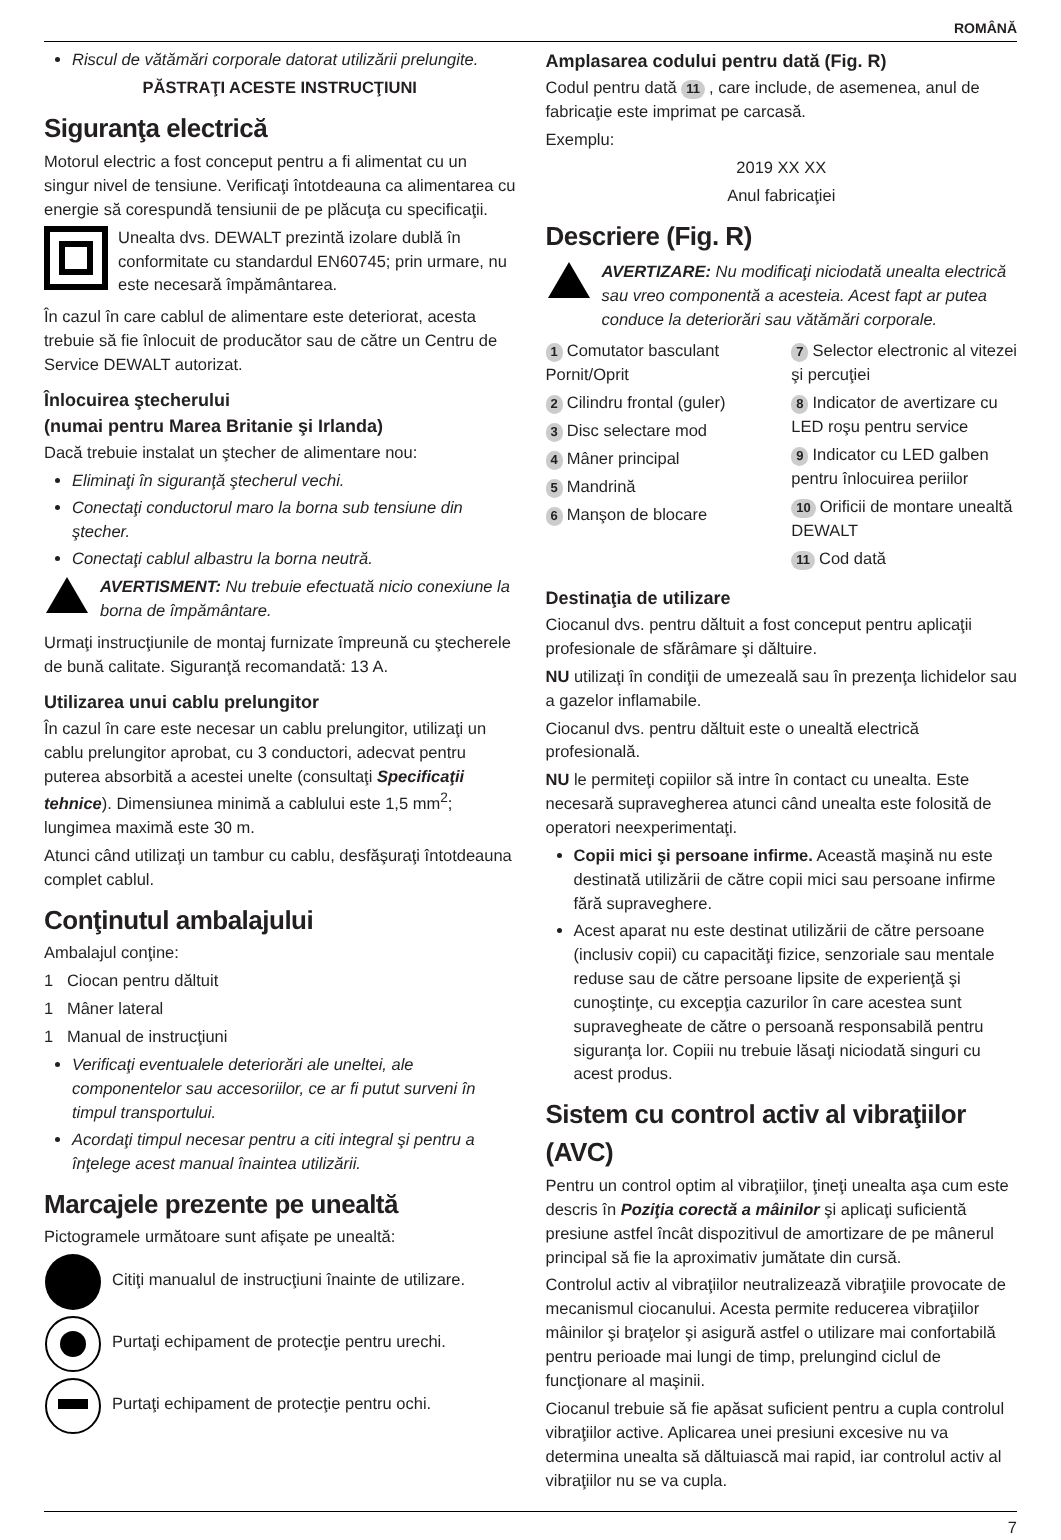ROMÂNĂ
Riscul de vătămări corporale datorat utilizării prelungite.
PĂSTRAŢI ACESTE INSTRUCŢIUNI
Siguranţa electrică
Motorul electric a fost conceput pentru a fi alimentat cu un singur nivel de tensiune. Verificaţi întotdeauna ca alimentarea cu energie să corespundă tensiunii de pe plăcuţa cu specificaţii.
Unealta dvs. DEWALT prezintă izolare dublă în conformitate cu standardul EN60745; prin urmare, nu este necesară împământarea.
În cazul în care cablul de alimentare este deteriorat, acesta trebuie să fie înlocuit de producător sau de către un Centru de Service DEWALT autorizat.
Înlocuirea ştecherului
(numai pentru Marea Britanie şi Irlanda)
Dacă trebuie instalat un ştecher de alimentare nou:
Eliminaţi în siguranţă ştecherul vechi.
Conectaţi conductorul maro la borna sub tensiune din ştecher.
Conectaţi cablul albastru la borna neutră.
AVERTISMENT: Nu trebuie efectuată nicio conexiune la borna de împământare.
Urmaţi instrucţiunile de montaj furnizate împreună cu ştecherele de bună calitate. Siguranţă recomandată: 13 A.
Utilizarea unui cablu prelungitor
În cazul în care este necesar un cablu prelungitor, utilizaţi un cablu prelungitor aprobat, cu 3 conductori, adecvat pentru puterea absorbită a acestei unelte (consultaţi Specificaţii tehnice). Dimensiunea minimă a cablului este 1,5 mm<sup>2</sup>; lungimea maximă este 30 m.
Atunci când utilizaţi un tambur cu cablu, desfăşuraţi întotdeauna complet cablul.
Conţinutul ambalajului
Ambalajul conţine:
1 Ciocan pentru dăltuit
1 Mâner lateral
1 Manual de instrucţiuni
Verificaţi eventualele deteriorări ale uneltei, ale componentelor sau accesoriilor, ce ar fi putut surveni în timpul transportului.
Acordaţi timpul necesar pentru a citi integral şi pentru a înţelege acest manual înaintea utilizării.
Marcajele prezente pe unealtă
Pictogramele următoare sunt afişate pe unealtă:
Citiţi manualul de instrucţiuni înainte de utilizare.
Purtaţi echipament de protecţie pentru urechi.
Purtaţi echipament de protecţie pentru ochi.
Amplasarea codului pentru dată (Fig. R)
Codul pentru dată 11, care include, de asemenea, anul de fabricaţie este imprimat pe carcasă.
Exemplu:
2019 XX XX
Anul fabricaţiei
Descriere (Fig. R)
AVERTIZARE: Nu modificaţi niciodată unealta electrică sau vreo componentă a acesteia. Acest fapt ar putea conduce la deteriorări sau vătămări corporale.
1 Comutator basculant Pornit/Oprit
2 Cilindru frontal (guler)
3 Disc selectare mod
4 Mâner principal
5 Mandrină
6 Manşon de blocare
7 Selector electronic al vitezei şi percuţiei
8 Indicator de avertizare cu LED roşu pentru service
9 Indicator cu LED galben pentru înlocuirea periilor
10 Orificii de montare unealtă DEWALT
11 Cod dată
Destinaţia de utilizare
Ciocanul dvs. pentru dăltuit a fost conceput pentru aplicaţii profesionale de sfărâmare şi dăltuire.
NU utilizaţi în condiţii de umezeală sau în prezenţa lichidelor sau a gazelor inflamabile.
Ciocanul dvs. pentru dăltuit este o unealtă electrică profesională.
NU le permiteţi copiilor să intre în contact cu unealta. Este necesară supravegherea atunci când unealta este folosită de operatori neexperimentaţi.
Copii mici şi persoane infirme. Această maşină nu este destinată utilizării de către copii mici sau persoane infirme fără supraveghere.
Acest aparat nu este destinat utilizării de către persoane (inclusiv copii) cu capacităţi fizice, senzoriale sau mentale reduse sau de către persoane lipsite de experienţă şi cunoştinţe, cu excepţia cazurilor în care acestea sunt supravegheate de către o persoană responsabilă pentru siguranţa lor. Copiii nu trebuie lăsaţi niciodată singuri cu acest produs.
Sistem cu control activ al vibraţiilor (AVC)
Pentru un control optim al vibraţiilor, ţineţi unealta aşa cum este descris în Poziţia corectă a mâinilor şi aplicaţi suficientă presiune astfel încât dispozitivul de amortizare de pe mânerul principal să fie la aproximativ jumătate din cursă.
Controlul activ al vibraţiilor neutralizează vibraţiile provocate de mecanismul ciocanului. Acesta permite reducerea vibraţiilor mâinilor şi braţelor şi asigură astfel o utilizare mai confortabilă pentru perioade mai lungi de timp, prelungind ciclul de funcţionare al maşinii.
Ciocanul trebuie să fie apăsat suficient pentru a cupla controlul vibraţiilor active. Aplicarea unei presiuni excesive nu va determina unealta să dăltuiască mai rapid, iar controlul activ al vibraţiilor nu se va cupla.
7